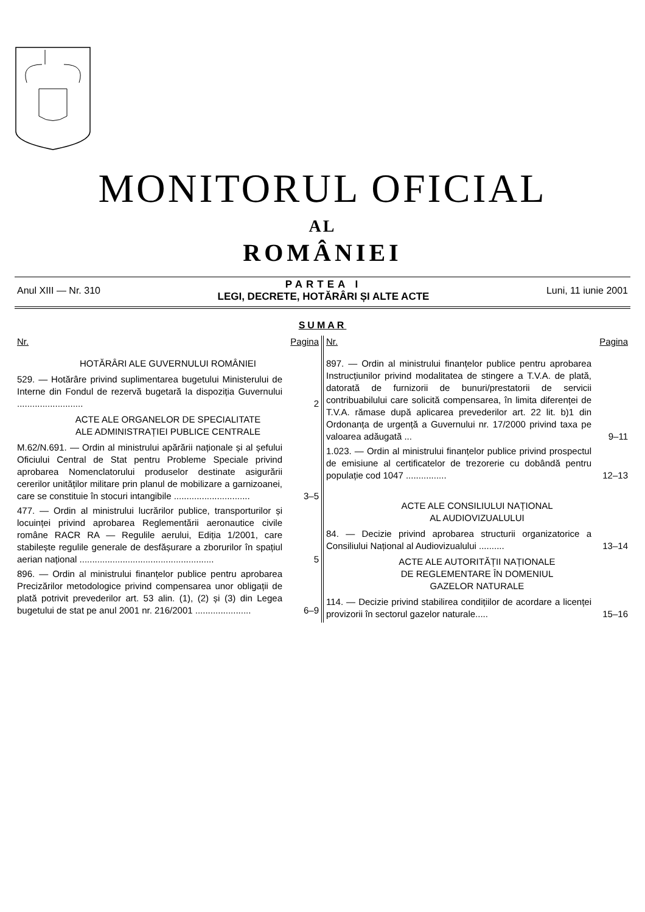MONITORUL OFICIAL
AL
ROMÂNIEI
Anul XIII — Nr. 310
PARTEA I
LEGI, DECRETE, HOTĂRÂRI ȘI ALTE ACTE
Luni, 11 iunie 2001
SUMAR
Nr. Pagina
HOTĂRÂRI ALE GUVERNULUI ROMÂNIEI
529. — Hotărâre privind suplimentarea bugetului Ministerului de Interne din Fondul de rezervă bugetară la dispoziția Guvernului ..........................
2
ACTE ALE ORGANELOR DE SPECIALITATE
ALE ADMINISTRAȚIEI PUBLICE CENTRALE
M.62/N.691. — Ordin al ministrului apărării naționale și al șefului Oficiului Central de Stat pentru Probleme Speciale privind aprobarea Nomenclatorului produselor destinate asigurării cererilor unităților militare prin planul de mobilizare a garnizoanei, care se constituie în stocuri intangibile ..............................
3–5
477. — Ordin al ministrului lucrărilor publice, transporturilor și locuinței privind aprobarea Reglementării aeronautice civile române RACR RA — Regulile aerului, Ediția 1/2001, care stabilește regulile generale de desfășurare a zborurilor în spațiul aerian național .....................................................
5
896. — Ordin al ministrului finanțelor publice pentru aprobarea Precizărilor metodologice privind compensarea unor obligații de plată potrivit prevederilor art. 53 alin. (1), (2) și (3) din Legea bugetului de stat pe anul 2001 nr. 216/2001 ......................
6–9
Nr. Pagina
897. — Ordin al ministrului finanțelor publice pentru aprobarea Instrucțiunilor privind modalitatea de stingere a T.V.A. de plată, datorată de furnizorii de bunuri/prestatorii de servicii contribuabilului care solicită compensarea, în limita diferenței de T.V.A. rămase după aplicarea prevederilor art. 22 lit. b)1 din Ordonanța de urgență a Guvernului nr. 17/2000 privind taxa pe valoarea adăugată ...
9–11
1.023. — Ordin al ministrului finanțelor publice privind prospectul de emisiune al certificatelor de trezorerie cu dobândă pentru populație cod 1047 ................
12–13
ACTE ALE CONSILIULUI NAȚIONAL
AL AUDIOVIZUALULUI
84. — Decizie privind aprobarea structurii organizatorice a Consiliului Național al Audiovizualului ..........
13–14
ACTE ALE AUTORITĂȚII NAȚIONALE
DE REGLEMENTARE ÎN DOMENIUL
GAZELOR NATURALE
114. — Decizie privind stabilirea condițiilor de acordare a licenței provizorii în sectorul gazelor naturale.....
15–16